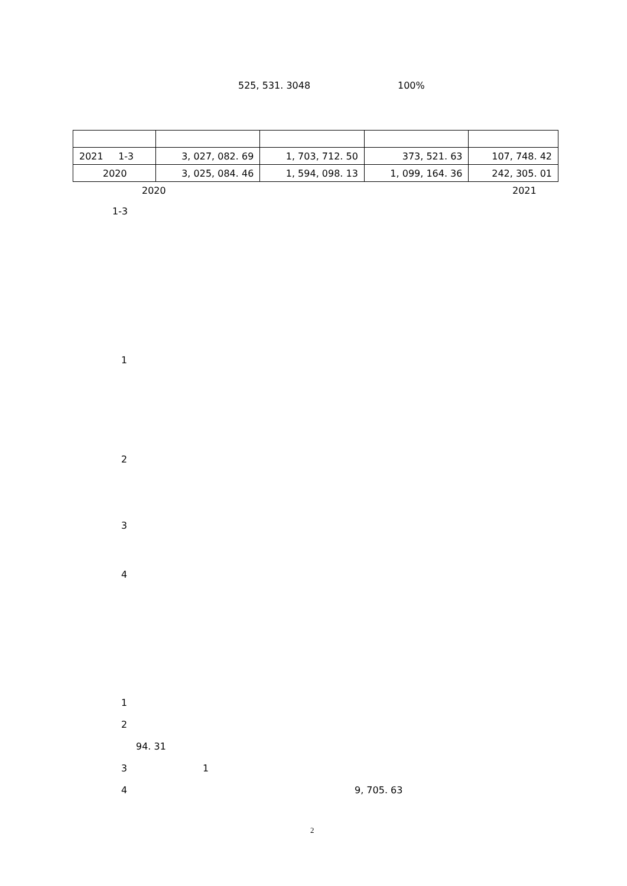525, 531. 3048
100%
| 2021 1-3 | 3, 027, 082. 69 | 1, 703, 712. 50 | 373, 521. 63 | 107, 748. 42 |
| 2020 | 3, 025, 084. 46 | 1, 594, 098. 13 | 1, 099, 164. 36 | 242, 305. 01 |
2020
2021
1-3
1
2
3
4
1
2
94. 31
3
1
4
9, 705. 63
2